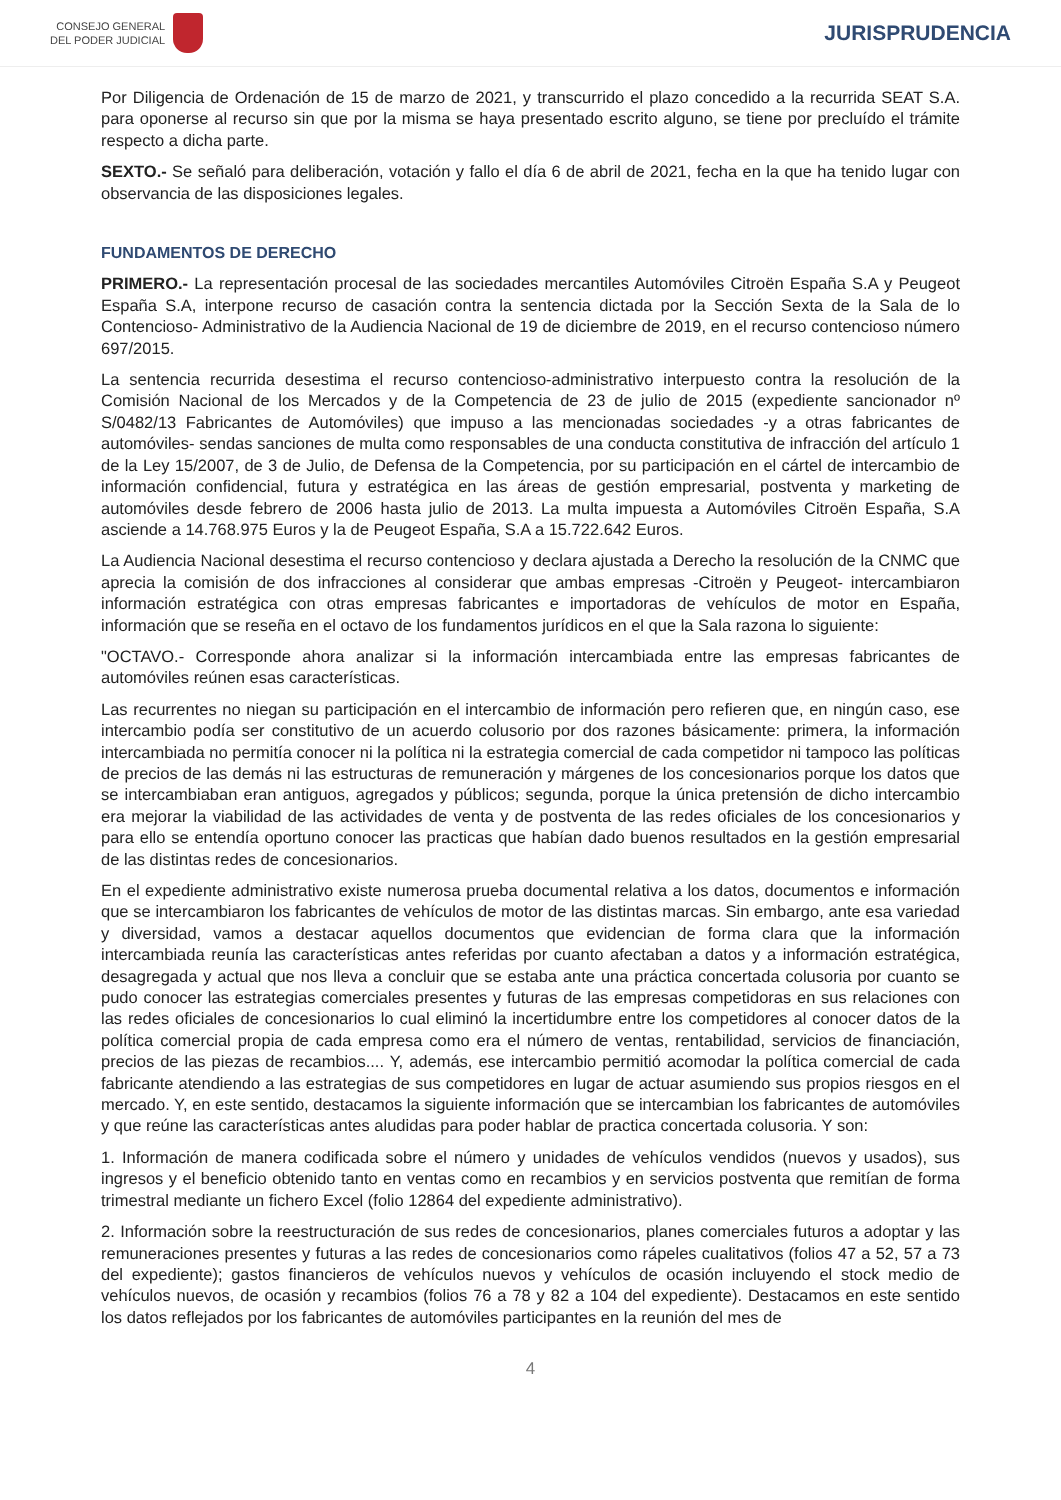CONSEJO GENERAL
DEL PODER JUDICIAL
JURISPRUDENCIA
Por Diligencia de Ordenación de 15 de marzo de 2021, y transcurrido el plazo concedido a la recurrida SEAT S.A. para oponerse al recurso sin que por la misma se haya presentado escrito alguno, se tiene por precluído el trámite respecto a dicha parte.
SEXTO.- Se señaló para deliberación, votación y fallo el día 6 de abril de 2021, fecha en la que ha tenido lugar con observancia de las disposiciones legales.
FUNDAMENTOS DE DERECHO
PRIMERO.- La representación procesal de las sociedades mercantiles Automóviles Citroën España S.A y Peugeot España S.A, interpone recurso de casación contra la sentencia dictada por la Sección Sexta de la Sala de lo Contencioso- Administrativo de la Audiencia Nacional de 19 de diciembre de 2019, en el recurso contencioso número 697/2015.
La sentencia recurrida desestima el recurso contencioso-administrativo interpuesto contra la resolución de la Comisión Nacional de los Mercados y de la Competencia de 23 de julio de 2015 (expediente sancionador nº S/0482/13 Fabricantes de Automóviles) que impuso a las mencionadas sociedades -y a otras fabricantes de automóviles- sendas sanciones de multa como responsables de una conducta constitutiva de infracción del artículo 1 de la Ley 15/2007, de 3 de Julio, de Defensa de la Competencia, por su participación en el cártel de intercambio de información confidencial, futura y estratégica en las áreas de gestión empresarial, postventa y marketing de automóviles desde febrero de 2006 hasta julio de 2013. La multa impuesta a Automóviles Citroën España, S.A asciende a 14.768.975 Euros y la de Peugeot España, S.A a 15.722.642 Euros.
La Audiencia Nacional desestima el recurso contencioso y declara ajustada a Derecho la resolución de la CNMC que aprecia la comisión de dos infracciones al considerar que ambas empresas -Citroën y Peugeot- intercambiaron información estratégica con otras empresas fabricantes e importadoras de vehículos de motor en España, información que se reseña en el octavo de los fundamentos jurídicos en el que la Sala razona lo siguiente:
"OCTAVO.- Corresponde ahora analizar si la información intercambiada entre las empresas fabricantes de automóviles reúnen esas características.
Las recurrentes no niegan su participación en el intercambio de información pero refieren que, en ningún caso, ese intercambio podía ser constitutivo de un acuerdo colusorio por dos razones básicamente: primera, la información intercambiada no permitía conocer ni la política ni la estrategia comercial de cada competidor ni tampoco las políticas de precios de las demás ni las estructuras de remuneración y márgenes de los concesionarios porque los datos que se intercambiaban eran antiguos, agregados y públicos; segunda, porque la única pretensión de dicho intercambio era mejorar la viabilidad de las actividades de venta y de postventa de las redes oficiales de los concesionarios y para ello se entendía oportuno conocer las practicas que habían dado buenos resultados en la gestión empresarial de las distintas redes de concesionarios.
En el expediente administrativo existe numerosa prueba documental relativa a los datos, documentos e información que se intercambiaron los fabricantes de vehículos de motor de las distintas marcas. Sin embargo, ante esa variedad y diversidad, vamos a destacar aquellos documentos que evidencian de forma clara que la información intercambiada reunía las características antes referidas por cuanto afectaban a datos y a información estratégica, desagregada y actual que nos lleva a concluir que se estaba ante una práctica concertada colusoria por cuanto se pudo conocer las estrategias comerciales presentes y futuras de las empresas competidoras en sus relaciones con las redes oficiales de concesionarios lo cual eliminó la incertidumbre entre los competidores al conocer datos de la política comercial propia de cada empresa como era el número de ventas, rentabilidad, servicios de financiación, precios de las piezas de recambios.... Y, además, ese intercambio permitió acomodar la política comercial de cada fabricante atendiendo a las estrategias de sus competidores en lugar de actuar asumiendo sus propios riesgos en el mercado. Y, en este sentido, destacamos la siguiente información que se intercambian los fabricantes de automóviles y que reúne las características antes aludidas para poder hablar de practica concertada colusoria. Y son:
1. Información de manera codificada sobre el número y unidades de vehículos vendidos (nuevos y usados), sus ingresos y el beneficio obtenido tanto en ventas como en recambios y en servicios postventa que remitían de forma trimestral mediante un fichero Excel (folio 12864 del expediente administrativo).
2. Información sobre la reestructuración de sus redes de concesionarios, planes comerciales futuros a adoptar y las remuneraciones presentes y futuras a las redes de concesionarios como rápeles cualitativos (folios 47 a 52, 57 a 73 del expediente); gastos financieros de vehículos nuevos y vehículos de ocasión incluyendo el stock medio de vehículos nuevos, de ocasión y recambios (folios 76 a 78 y 82 a 104 del expediente). Destacamos en este sentido los datos reflejados por los fabricantes de automóviles participantes en la reunión del mes de
4